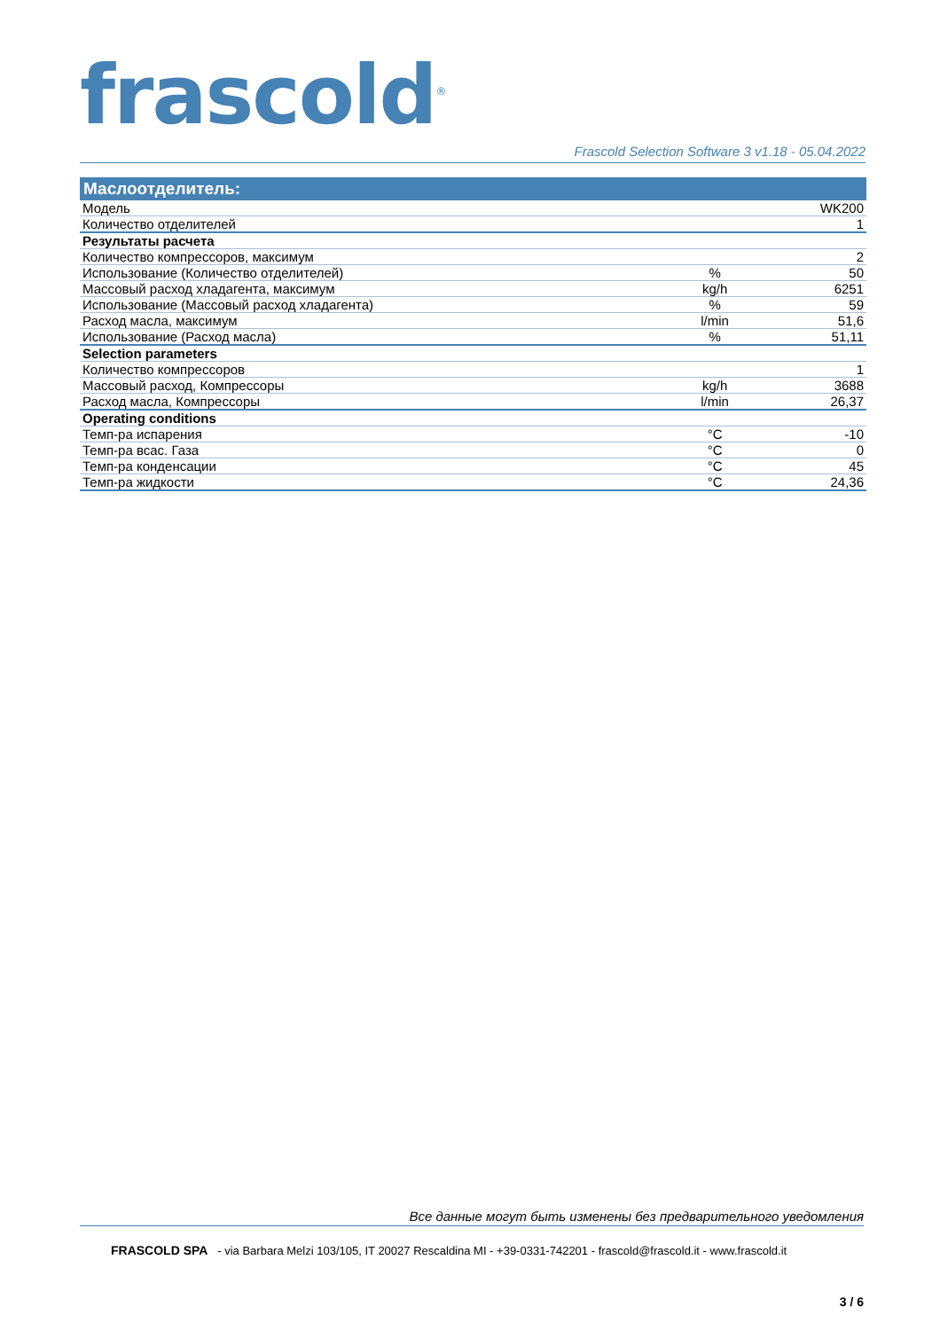frascold<sup>®</sup> Frascold Selection Software 3 v1.18 - 05.04.2022
| Маслоотделитель: | | |
| --- | --- | --- |
| Модель | | WK200 |
| Количество отделителей | | 1 |
| Результаты расчета | | |
| Количество компрессоров, максимум | | 2 |
| Использование (Количество отделителей) | % | 50 |
| Массовый расход хладагента, максимум | kg/h | 6251 |
| Использование (Массовый расход хладагента) | % | 59 |
| Расход масла, максимум | l/min | 51,6 |
| Использование (Расход масла) | % | 51,11 |
| Selection parameters | | |
| Количество компрессоров | | 1 |
| Массовый расход, Компрессоры | kg/h | 3688 |
| Расход масла, Компрессоры | l/min | 26,37 |
| Operating conditions | | |
| Темп-ра испарения | °C | -10 |
| Темп-ра всас. Газа | °C | 0 |
| Темп-ра конденсации | °C | 45 |
| Темп-ра жидкости | °C | 24,36 |
Все данные могут быть изменены без предварительного уведомления
FRASCOLD SPA - via Barbara Melzi 103/105, IT 20027 Rescaldina MI - +39-0331-742201 - frascold@frascold.it - www.frascold.it
3 / 6